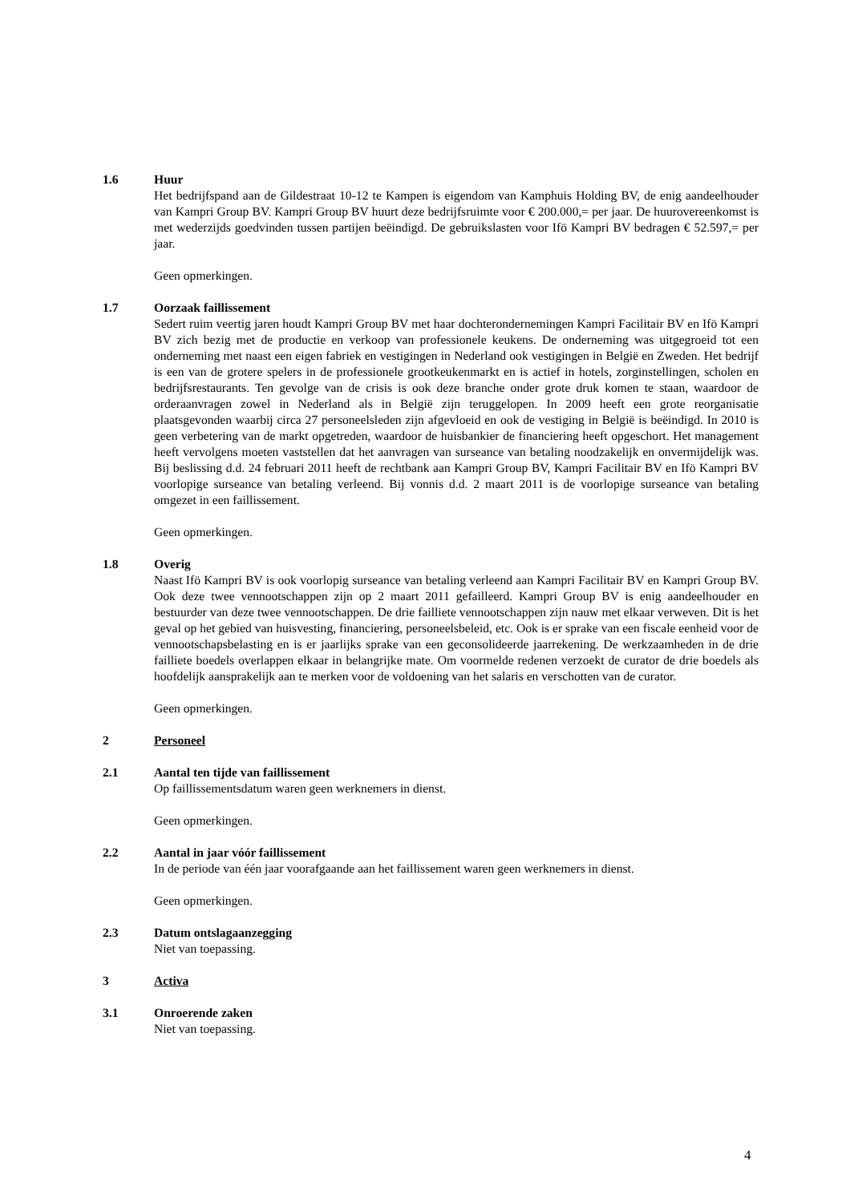1.6 Huur
Het bedrijfspand aan de Gildestraat 10-12 te Kampen is eigendom van Kamphuis Holding BV, de enig aandeelhouder van Kampri Group BV. Kampri Group BV huurt deze bedrijfsruimte voor € 200.000,= per jaar. De huurovereenkomst is met wederzijds goedvinden tussen partijen beëindigd. De gebruikslasten voor Ifö Kampri BV bedragen € 52.597,= per jaar.
Geen opmerkingen.
1.7 Oorzaak faillissement
Sedert ruim veertig jaren houdt Kampri Group BV met haar dochterondernemingen Kampri Facilitair BV en Ifö Kampri BV zich bezig met de productie en verkoop van professionele keukens. De onderneming was uitgegroeid tot een onderneming met naast een eigen fabriek en vestigingen in Nederland ook vestigingen in België en Zweden. Het bedrijf is een van de grotere spelers in de professionele grootkeukenmarkt en is actief in hotels, zorginstellingen, scholen en bedrijfsrestaurants. Ten gevolge van de crisis is ook deze branche onder grote druk komen te staan, waardoor de orderaanvragen zowel in Nederland als in België zijn teruggelopen. In 2009 heeft een grote reorganisatie plaatsgevonden waarbij circa 27 personeelsleden zijn afgevloeid en ook de vestiging in België is beëindigd. In 2010 is geen verbetering van de markt opgetreden, waardoor de huisbankier de financiering heeft opgeschort. Het management heeft vervolgens moeten vaststellen dat het aanvragen van surseance van betaling noodzakelijk en onvermijdelijk was. Bij beslissing d.d. 24 februari 2011 heeft de rechtbank aan Kampri Group BV, Kampri Facilitair BV en Ifö Kampri BV voorlopige surseance van betaling verleend. Bij vonnis d.d. 2 maart 2011 is de voorlopige surseance van betaling omgezet in een faillissement.
Geen opmerkingen.
1.8 Overig
Naast Ifö Kampri BV is ook voorlopig surseance van betaling verleend aan Kampri Facilitair BV en Kampri Group BV. Ook deze twee vennootschappen zijn op 2 maart 2011 gefailleerd. Kampri Group BV is enig aandeelhouder en bestuurder van deze twee vennootschappen. De drie failliete vennootschappen zijn nauw met elkaar verweven. Dit is het geval op het gebied van huisvesting, financiering, personeelsbeleid, etc. Ook is er sprake van een fiscale eenheid voor de vennootschapsbelasting en is er jaarlijks sprake van een geconsolideerde jaarrekening. De werkzaamheden in de drie failliete boedels overlappen elkaar in belangrijke mate. Om voormelde redenen verzoekt de curator de drie boedels als hoofdelijk aansprakelijk aan te merken voor de voldoening van het salaris en verschotten van de curator.
Geen opmerkingen.
2 Personeel
2.1 Aantal ten tijde van faillissement
Op faillissementsdatum waren geen werknemers in dienst.
Geen opmerkingen.
2.2 Aantal in jaar vóór faillissement
In de periode van één jaar voorafgaande aan het faillissement waren geen werknemers in dienst.
Geen opmerkingen.
2.3 Datum ontslagaanzegging
Niet van toepassing.
3 Activa
3.1 Onroerende zaken
Niet van toepassing.
4